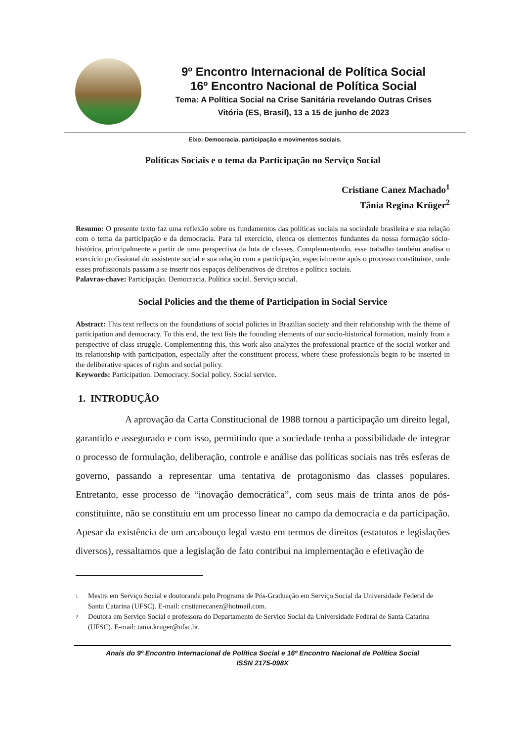9º Encontro Internacional de Política Social
16º Encontro Nacional de Política Social
Tema: A Política Social na Crise Sanitária revelando Outras Crises
Vitória (ES, Brasil), 13 a 15 de junho de 2023
Eixo: Democracia, participação e movimentos sociais.
Políticas Sociais e o tema da Participação no Serviço Social
Cristiane Canez Machado<sup>1</sup>
Tânia Regina Krüger<sup>2</sup>
Resumo: O presente texto faz uma reflexão sobre os fundamentos das políticas sociais na sociedade brasileira e sua relação com o tema da participação e da democracia. Para tal exercício, elenca os elementos fundantes da nossa formação sócio-histórica, principalmente a partir de uma perspectiva da luta de classes. Complementando, esse trabalho também analisa o exercício profissional do assistente social e sua relação com a participação, especialmente após o processo constituinte, onde esses profissionais passam a se inserir nos espaços deliberativos de direitos e política sociais.
Palavras-chave: Participação. Democracia. Política social. Serviço social.
Social Policies and the theme of Participation in Social Service
Abstract: This text reflects on the foundations of social policies in Brazilian society and their relationship with the theme of participation and democracy. To this end, the text lists the founding elements of our socio-historical formation, mainly from a perspective of class struggle. Complementing this, this work also analyzes the professional practice of the social worker and its relationship with participation, especially after the constituent process, where these professionals begin to be inserted in the deliberative spaces of rights and social policy.
Keywords: Participation. Democracy. Social policy. Social service.
1. INTRODUÇÃO
A aprovação da Carta Constitucional de 1988 tornou a participação um direito legal, garantido e assegurado e com isso, permitindo que a sociedade tenha a possibilidade de integrar o processo de formulação, deliberação, controle e análise das políticas sociais nas três esferas de governo, passando a representar uma tentativa de protagonismo das classes populares. Entretanto, esse processo de “inovação democrática”, com seus mais de trinta anos de pós-constituinte, não se constituiu em um processo linear no campo da democracia e da participação. Apesar da existência de um arcabouço legal vasto em termos de direitos (estatutos e legislações diversos), ressaltamos que a legislação de fato contribui na implementação e efetivação de
<sup>1</sup> Mestra em Serviço Social e doutoranda pelo Programa de Pós-Graduação em Serviço Social da Universidade Federal de Santa Catarina (UFSC). E-mail: cristianecanez@hotmail.com.
<sup>2</sup> Doutora em Serviço Social e professora do Departamento de Serviço Social da Universidade Federal de Santa Catarina (UFSC). E-mail: tania.kruger@ufsc.br.
Anais do 9º Encontro Internacional de Política Social e 16º Encontro Nacional de Política Social
ISSN 2175-098X